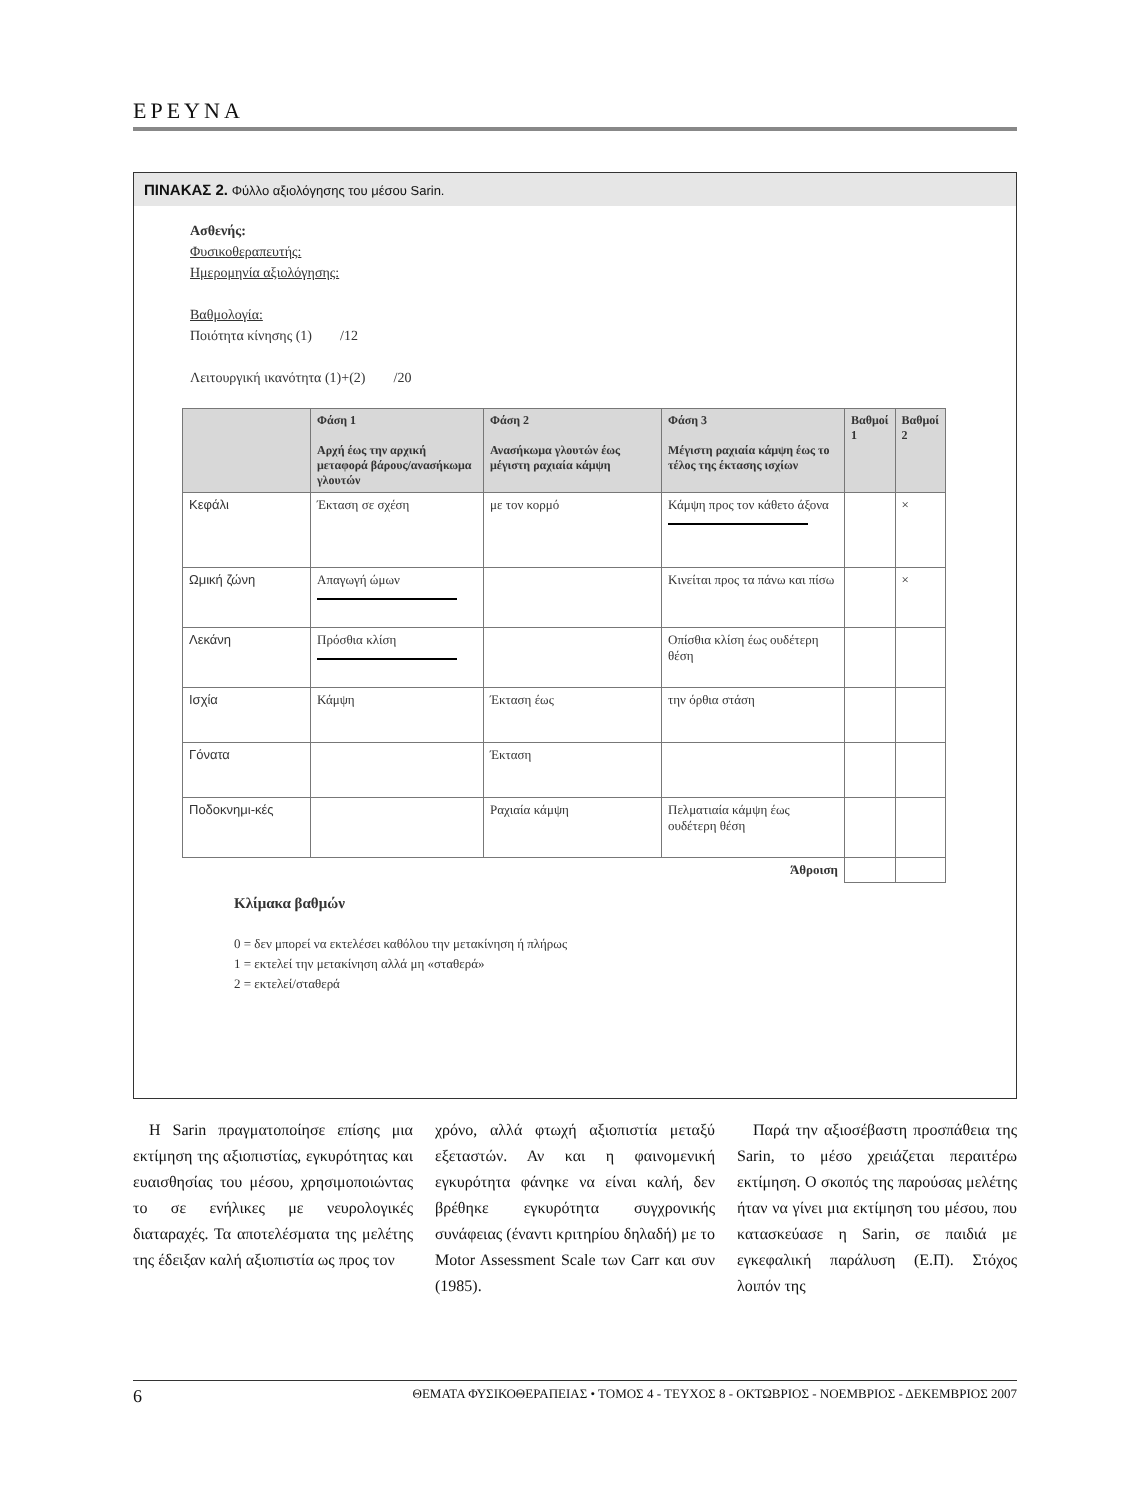ΕΡΕΥΝΑ
ΠΙΝΑΚΑΣ 2. Φύλλο αξιολόγησης του μέσου Sarin.
Ασθενής:
Φυσικοθεραπευτής:
Ημερομηνία αξιολόγησης:
Βαθμολογία:
Ποιότητα κίνησης (1) /12
Λειτουργική ικανότητα (1)+(2) /20
| | Φάση 1 Αρχή έως την αρχική μεταφορά βάρους/ανασήκωμα γλουτών | Φάση 2 Ανασήκωμα γλουτών έως μέγιστη ραχιαία κάμψη | Φάση 3 Μέγιστη ραχιαία κάμψη έως το τέλος της έκτασης ισχίων | Βαθμοί 1 | Βαθμοί 2 |
| --- | --- | --- | --- | --- | --- |
| Κεφάλι | Έκταση σε σχέση | με τον κορμό | Κάμψη προς τον κάθετο άξονα | | × |
| Ωμική ζώνη | Απαγωγή ώμων | | Κινείται προς τα πάνω και πίσω | | × |
| Λεκάνη | Πρόσθια κλίση | | Οπίσθια κλίση έως ουδέτερη θέση | | |
| Ισχία | Κάμψη | Έκταση έως | την όρθια στάση | | |
| Γόνατα | | Έκταση | | | |
| Ποδοκνημι-κές | | Ραχιαία κάμψη | Πελματιαία κάμψη έως ουδέτερη θέση | | |
| Άθροιση | | | | | |
Κλίμακα βαθμών
0 = δεν μπορεί να εκτελέσει καθόλου την μετακίνηση ή πλήρως
1 = εκτελεί την μετακίνηση αλλά μη «σταθερά»
2 = εκτελεί/σταθερά
Η Sarin πραγματοποίησε επίσης μια εκτίμηση της αξιοπιστίας, εγκυρότητας και ευαισθησίας του μέσου, χρησιμοποιώντας το σε ενήλικες με νευρολογικές διαταραχές. Τα αποτελέσματα της μελέτης της έδειξαν καλή αξιοπιστία ως προς τον
χρόνο, αλλά φτωχή αξιοπιστία μεταξύ εξεταστών. Αν και η φαινομενική εγκυρότητα φάνηκε να είναι καλή, δεν βρέθηκε εγκυρότητα συγχρονικής συνάφειας (έναντι κριτηρίου δηλαδή) με το Motor Assessment Scale των Carr και συν (1985).
Παρά την αξιοσέβαστη προσπάθεια της Sarin, το μέσο χρειάζεται περαιτέρω εκτίμηση. Ο σκοπός της παρούσας μελέτης ήταν να γίνει μια εκτίμηση του μέσου, που κατασκεύασε η Sarin, σε παιδιά με εγκεφαλική παράλυση (Ε.Π). Στόχος λοιπόν της
6 ΘΕΜΑΤΑ ΦΥΣΙΚΟΘΕΡΑΠΕΙΑΣ • ΤΟΜΟΣ 4 - ΤΕΥΧΟΣ 8 - ΟΚΤΩΒΡΙΟΣ - ΝΟΕΜΒΡΙΟΣ - ΔΕΚΕΜΒΡΙΟΣ 2007